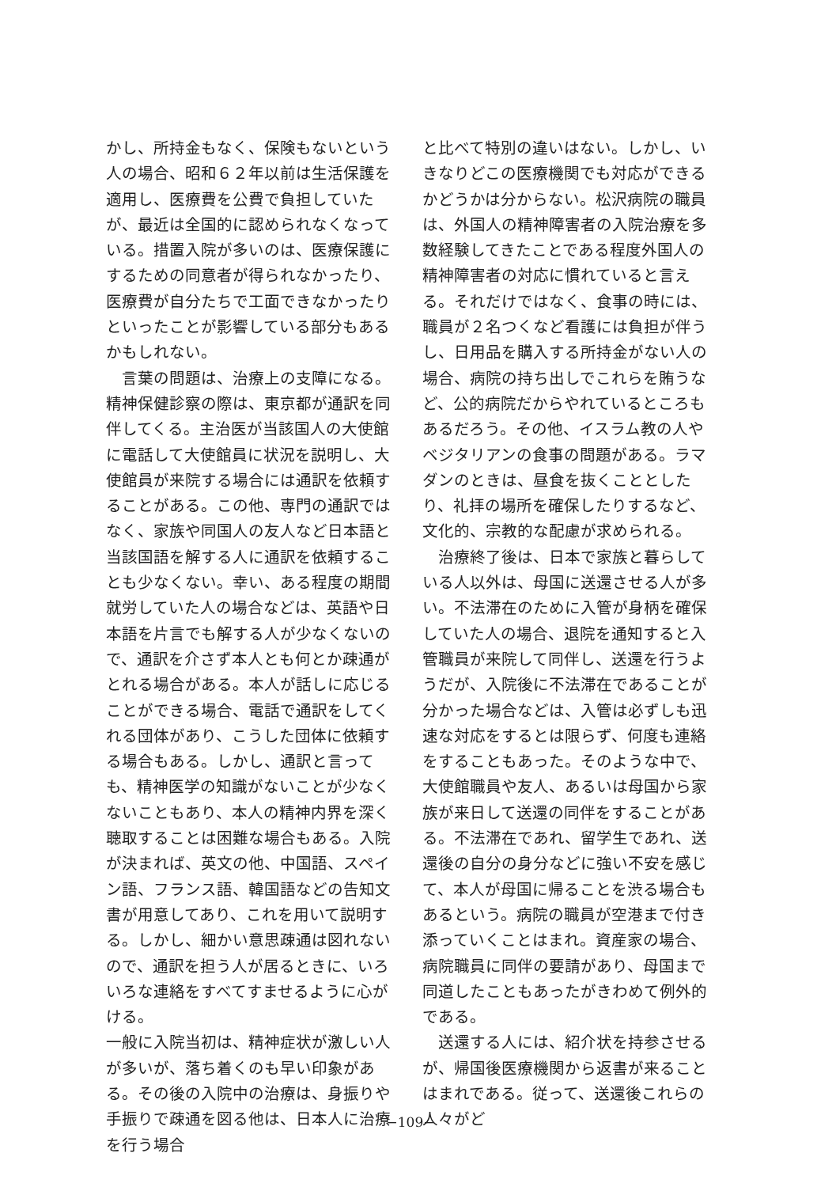かし、所持金もなく、保険もないという人の場合、昭和６２年以前は生活保護を適用し、医療費を公費で負担していたが、最近は全国的に認められなくなっている。措置入院が多いのは、医療保護にするための同意者が得られなかったり、医療費が自分たちで工面できなかったりといったことが影響している部分もあるかもしれない。
　言葉の問題は、治療上の支障になる。精神保健診察の際は、東京都が通訳を同伴してくる。主治医が当該国人の大使館に電話して大使館員に状況を説明し、大使館員が来院する場合には通訳を依頼することがある。この他、専門の通訳ではなく、家族や同国人の友人など日本語と当該国語を解する人に通訳を依頼することも少なくない。幸い、ある程度の期間就労していた人の場合などは、英語や日本語を片言でも解する人が少なくないので、通訳を介さず本人とも何とか疎通がとれる場合がある。本人が話しに応じることができる場合、電話で通訳をしてくれる団体があり、こうした団体に依頼する場合もある。しかし、通訳と言っても、精神医学の知識がないことが少なくないこともあり、本人の精神内界を深く聴取することは困難な場合もある。入院が決まれば、英文の他、中国語、スペイン語、フランス語、韓国語などの告知文書が用意してあり、これを用いて説明する。しかし、細かい意思疎通は図れないので、通訳を担う人が居るときに、いろいろな連絡をすべてすませるように心がける。
一般に入院当初は、精神症状が激しい人が多いが、落ち着くのも早い印象がある。その後の入院中の治療は、身振りや手振りで疎通を図る他は、日本人に治療を行う場合
と比べて特別の違いはない。しかし、いきなりどこの医療機関でも対応ができるかどうかは分からない。松沢病院の職員は、外国人の精神障害者の入院治療を多数経験してきたことである程度外国人の精神障害者の対応に慣れていると言える。それだけではなく、食事の時には、職員が２名つくなど看護には負担が伴うし、日用品を購入する所持金がない人の場合、病院の持ち出しでこれらを賄うなど、公的病院だからやれているところもあるだろう。その他、イスラム教の人やベジタリアンの食事の問題がある。ラマダンのときは、昼食を抜くこととしたり、礼拝の場所を確保したりするなど、文化的、宗教的な配慮が求められる。
　治療終了後は、日本で家族と暮らしている人以外は、母国に送還させる人が多い。不法滞在のために入管が身柄を確保していた人の場合、退院を通知すると入管職員が来院して同伴し、送還を行うようだが、入院後に不法滞在であることが分かった場合などは、入管は必ずしも迅速な対応をするとは限らず、何度も連絡をすることもあった。そのような中で、大使館職員や友人、あるいは母国から家族が来日して送還の同伴をすることがある。不法滞在であれ、留学生であれ、送還後の自分の身分などに強い不安を感じて、本人が母国に帰ることを渋る場合もあるという。病院の職員が空港まで付き添っていくことはまれ。資産家の場合、病院職員に同伴の要請があり、母国まで同道したこともあったがきわめて例外的である。
　送還する人には、紹介状を持参させるが、帰国後医療機関から返書が来ることはまれである。従って、送還後これらの人々がど
−109−